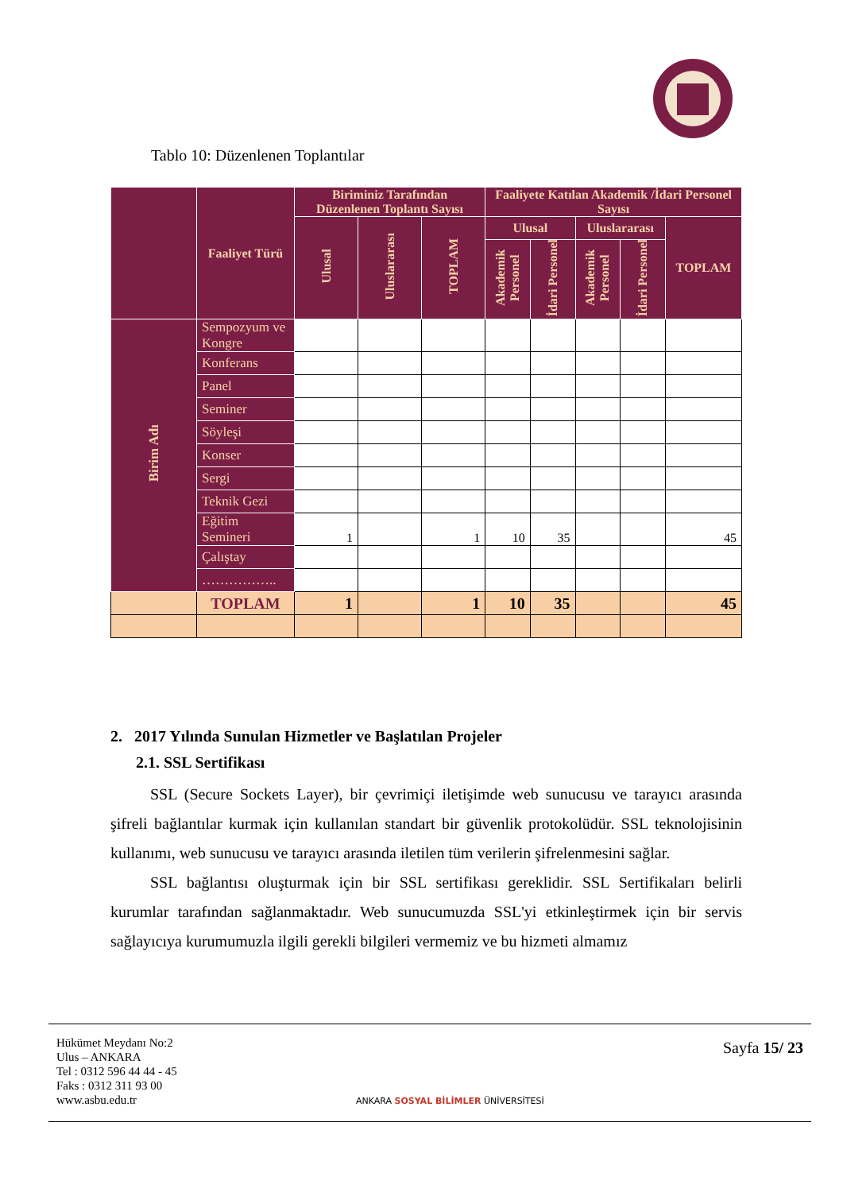Tablo 10: Düzenlenen Toplantılar
| | Faaliyet Türü | Biriminiz Tarafından Düzenlenen Toplantı Sayısı | | | Faaliyete Katılan Akademik /İdari Personel Sayısı | | | | |
| --- | --- | --- | --- | --- | --- | --- | --- | --- | --- |
| | | Ulusal | Uluslararası | TOPLAM | Ulusal | | Uluslararası | | TOPLAM |
| | | | | | Akademik Personel | İdari Personel | Akademik Personel | İdari Personel | |
| Birim Adı | Sempozyum ve Kongre | | | | | | | | |
| | Konferans | | | | | | | | |
| | Panel | | | | | | | | |
| | Seminer | | | | | | | | |
| | Söyleşi | | | | | | | | |
| | Konser | | | | | | | | |
| | Sergi | | | | | | | | |
| | Teknik Gezi | | | | | | | | |
| | Eğitim Semineri | 1 | | 1 | 10 | 35 | | | 45 |
| | Çalıştay | | | | | | | | |
| | …………….. | | | | | | | | |
| | TOPLAM | 1 | | 1 | 10 | 35 | | | 45 |
2. 2017 Yılında Sunulan Hizmetler ve Başlatılan Projeler
2.1. SSL Sertifikası
SSL (Secure Sockets Layer), bir çevrimiçi iletişimde web sunucusu ve tarayıcı arasında şifreli bağlantılar kurmak için kullanılan standart bir güvenlik protokolüdür. SSL teknolojisinin kullanımı, web sunucusu ve tarayıcı arasında iletilen tüm verilerin şifrelenmesini sağlar.
SSL bağlantısı oluşturmak için bir SSL sertifikası gereklidir. SSL Sertifikaları belirli kurumlar tarafından sağlanmaktadır. Web sunucumuzda SSL'yi etkinleştirmek için bir servis sağlayıcıya kurumumuzla ilgili gerekli bilgileri vermemiz ve bu hizmeti almamız
Hükümet Meydanı No:2
Ulus – ANKARA
Tel : 0312 596 44 44 - 45
Faks : 0312 311 93 00
www.asbu.edu.tr
ANKARA SOSYAL BİLİMLER ÜNİVERSİTESİ
Sayfa 15/ 23